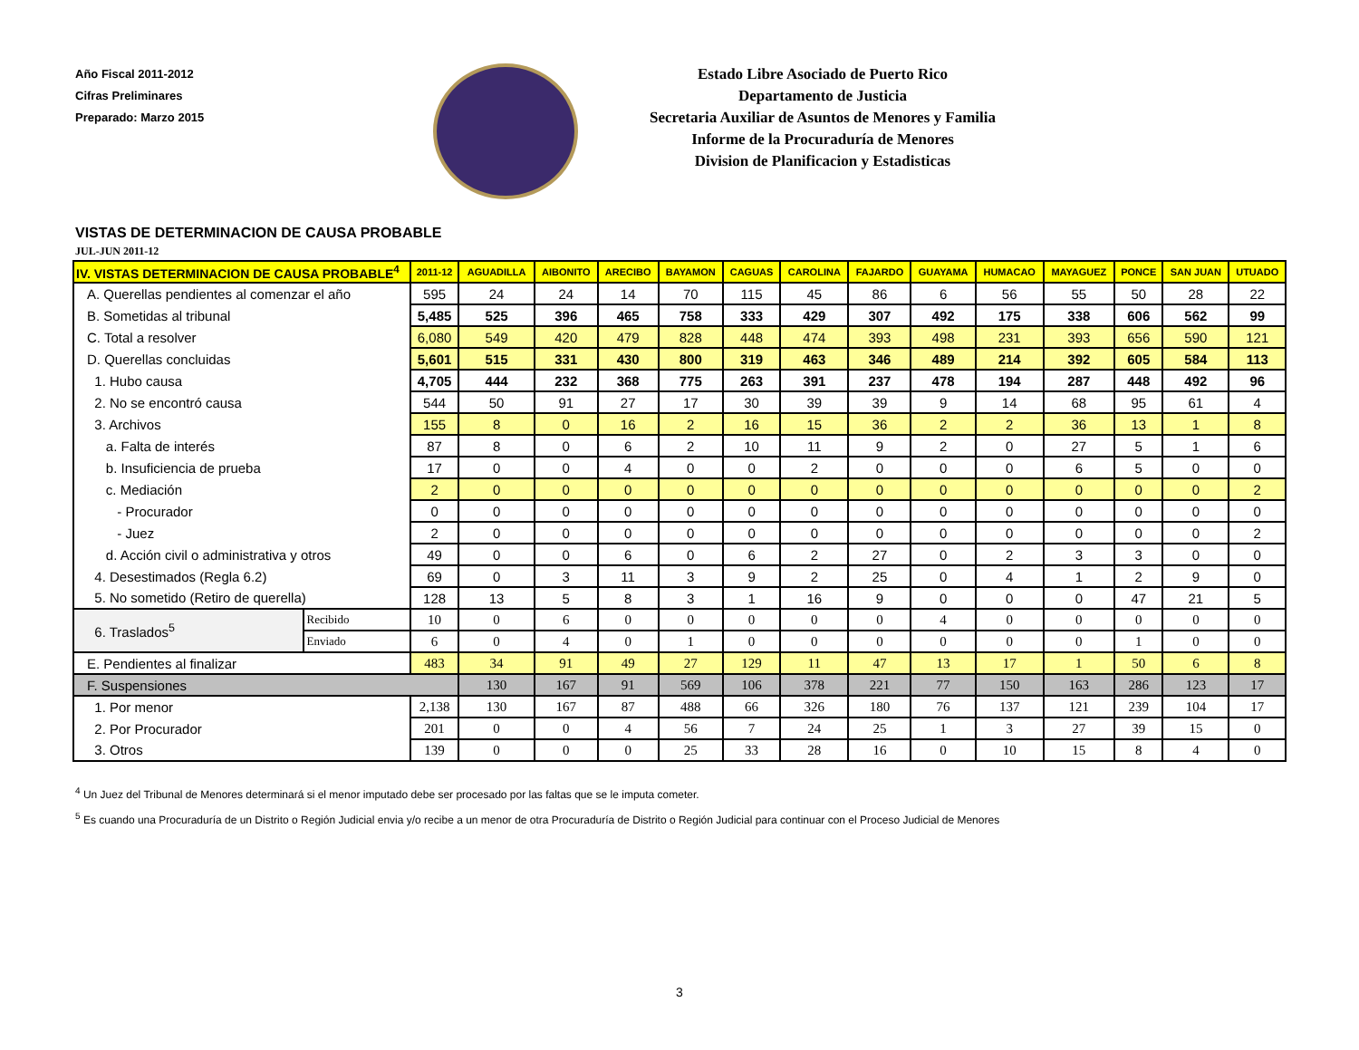Año Fiscal 2011-2012
Cifras Preliminares
Preparado: Marzo 2015
Estado Libre Asociado de Puerto Rico
Departamento de Justicia
Secretaria Auxiliar de Asuntos de Menores y Familia
Informe de la Procuraduría de Menores
Division de Planificacion y Estadisticas
VISTAS DE DETERMINACION DE CAUSA PROBABLE
JUL-JUN 2011-12
| IV. VISTAS DETERMINACION DE CAUSA PROBABLE<sup>4</sup> | | 2011-12 | AGUADILLA | AIBONITO | ARECIBO | BAYAMON | CAGUAS | CAROLINA | FAJARDO | GUAYAMA | HUMACAO | MAYAGUEZ | PONCE | SAN JUAN | UTUADO |
| --- | --- | --- | --- | --- | --- | --- | --- | --- | --- | --- | --- | --- | --- | --- | --- |
| A. Querellas pendientes al comenzar el año | | 595 | 24 | 24 | 14 | 70 | 115 | 45 | 86 | 6 | 56 | 55 | 50 | 28 | 22 |
| B. Sometidas al tribunal | | 5,485 | 525 | 396 | 465 | 758 | 333 | 429 | 307 | 492 | 175 | 338 | 606 | 562 | 99 |
| C. Total a resolver | | 6,080 | 549 | 420 | 479 | 828 | 448 | 474 | 393 | 498 | 231 | 393 | 656 | 590 | 121 |
| D. Querellas concluidas | | 5,601 | 515 | 331 | 430 | 800 | 319 | 463 | 346 | 489 | 214 | 392 | 605 | 584 | 113 |
| 1. Hubo causa | | 4,705 | 444 | 232 | 368 | 775 | 263 | 391 | 237 | 478 | 194 | 287 | 448 | 492 | 96 |
| 2. No se encontró causa | | 544 | 50 | 91 | 27 | 17 | 30 | 39 | 39 | 9 | 14 | 68 | 95 | 61 | 4 |
| 3. Archivos | | 155 | 8 | 0 | 16 | 2 | 16 | 15 | 36 | 2 | 2 | 36 | 13 | 1 | 8 |
| a. Falta de interés | | 87 | 8 | 0 | 6 | 2 | 10 | 11 | 9 | 2 | 0 | 27 | 5 | 1 | 6 |
| b. Insuficiencia de prueba | | 17 | 0 | 0 | 4 | 0 | 0 | 2 | 0 | 0 | 0 | 6 | 5 | 0 | 0 |
| c. Mediación | | 2 | 0 | 0 | 0 | 0 | 0 | 0 | 0 | 0 | 0 | 0 | 0 | 0 | 2 |
| - Procurador | | 0 | 0 | 0 | 0 | 0 | 0 | 0 | 0 | 0 | 0 | 0 | 0 | 0 | 0 |
| - Juez | | 2 | 0 | 0 | 0 | 0 | 0 | 0 | 0 | 0 | 0 | 0 | 0 | 0 | 2 |
| d. Acción civil o administrativa y otros | | 49 | 0 | 0 | 6 | 0 | 6 | 2 | 27 | 0 | 2 | 3 | 3 | 0 | 0 |
| 4. Desestimados (Regla 6.2) | | 69 | 0 | 3 | 11 | 3 | 9 | 2 | 25 | 0 | 4 | 1 | 2 | 9 | 0 |
| 5. No sometido (Retiro de querella) | | 128 | 13 | 5 | 8 | 3 | 1 | 16 | 9 | 0 | 0 | 0 | 47 | 21 | 5 |
| 6. Traslados<sup>5</sup> | Recibido | 10 | 0 | 6 | 0 | 0 | 0 | 0 | 0 | 4 | 0 | 0 | 0 | 0 | 0 |
| | Enviado | 6 | 0 | 4 | 0 | 1 | 0 | 0 | 0 | 0 | 0 | 0 | 1 | 0 | 0 |
| E. Pendientes al finalizar | | 483 | 34 | 91 | 49 | 27 | 129 | 11 | 47 | 13 | 17 | 1 | 50 | 6 | 8 |
| F. Suspensiones | | | 130 | 167 | 91 | 569 | 106 | 378 | 221 | 77 | 150 | 163 | 286 | 123 | 17 |
| 1. Por menor | | 2,138 | 130 | 167 | 87 | 488 | 66 | 326 | 180 | 76 | 137 | 121 | 239 | 104 | 17 |
| 2. Por Procurador | | 201 | 0 | 0 | 4 | 56 | 7 | 24 | 25 | 1 | 3 | 27 | 39 | 15 | 0 |
| 3. Otros | | 139 | 0 | 0 | 0 | 25 | 33 | 28 | 16 | 0 | 10 | 15 | 8 | 4 | 0 |
<sup>4</sup> Un Juez del Tribunal de Menores determinará si el menor imputado debe ser procesado por las faltas que se le imputa cometer.
<sup>5</sup> Es cuando una Procuraduría de un Distrito o Región Judicial envia y/o recibe a un menor de otra Procuraduría de Distrito o Región Judicial para continuar con el Proceso Judicial de Menores
3